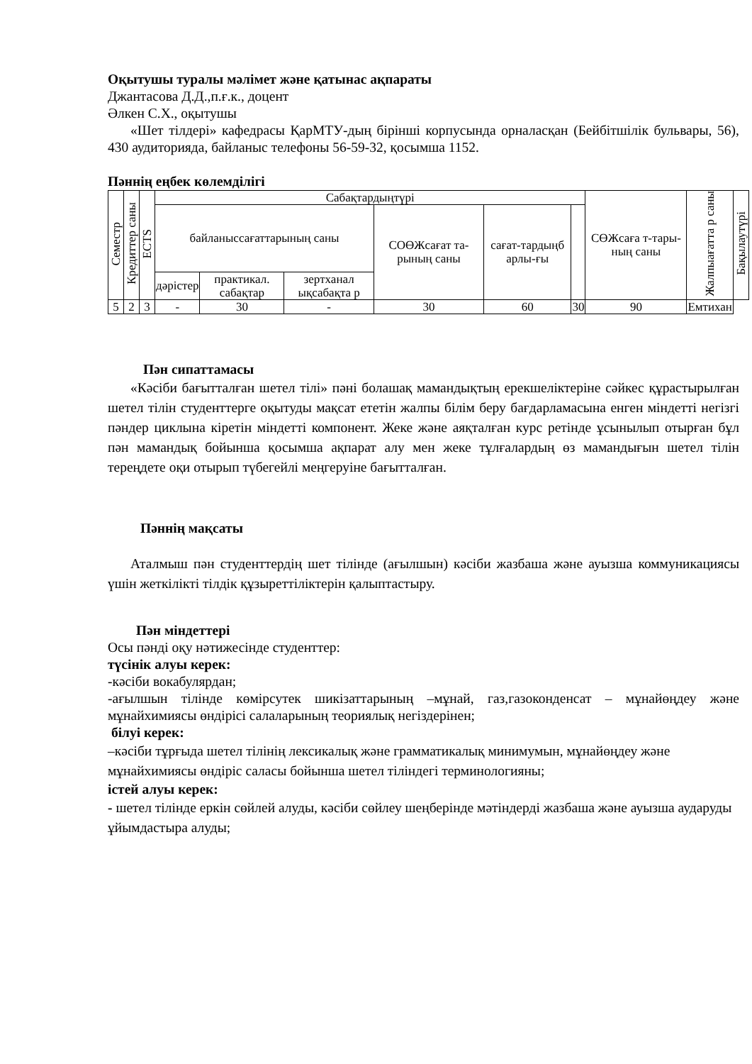Оқытушы туралы мәлімет және қатынас ақпараты
Джантасова Д.Д.,п.ғ.к., доцент
Әлкен С.Х., оқытушы
«Шет тілдері» кафедрасы ҚарМТУ-дың бірінші корпусында орналасқан (Бейбітшілік бульвары, 56), 430 аудиторияда, байланыс телефоны 56-59-32, қосымша 1152.
Пәннің еңбек көлемділігі
| Семестр | Кредиттер саны | ECTS | Сабақтардыңтүрі | | | | | | СӨЖсаға т-тары-ның саны | Жалпыағатта р саны | Бақылаутүрі |
| --- | --- | --- | --- | --- | --- | --- | --- | --- | --- | --- | --- |
| | | | байланыссағаттарының саны | | | СОӨЖсағат та-рының саны | сағат-тардыңб арлы-ғы | | | | |
| | | | дәрістер | практикал. сабақтар | зертханал ықсабақта р | | | | | | |
| 5 | 2 | 3 | - | 30 | - | 30 | 60 | 30 | 90 | Емтихан | |
Пән сипаттамасы
«Кәсіби бағытталған шетел тілі» пәні болашақ мамандықтың ерекшеліктеріне сәйкес құрастырылған шетел тілін студенттерге оқытуды мақсат ететін жалпы білім беру бағдарламасына енген міндетті негізгі пәндер циклына кіретін міндетті компонент. Жеке және аяқталған курс ретінде ұсынылып отырған бұл пән мамандық бойынша қосымша ақпарат алу мен жеке тұлғалардың өз мамандығын шетел тілін тереңдете оқи отырып түбегейлі меңгеруіне бағытталған.
Пәннің мақсаты
Аталмыш пән студенттердің шет тілінде (ағылшын) кәсіби жазбаша және ауызша коммуникациясы үшін жеткілікті тілдік құзыреттіліктерін қалыптастыру.
Пән міндеттері
Осы пәнді оқу нәтижесінде студенттер:
түсінік алуы керек:
-кәсіби вокабулярдан;
-ағылшын тілінде көмірсутек шикізаттарының –мұнай, газ,газоконденсат – мұнайөңдеу және мұнайхимиясы өндірісі салаларының теориялық негіздерінен;
білуі керек:
–кәсіби тұрғыда шетел тілінің лексикалық және грамматикалық минимумын, мұнайөңдеу және мұнайхимиясы өндіріс саласы бойынша шетел тіліндегі терминологияны;
істей алуы керек:
- шетел тілінде еркін сөйлей алуды, кәсіби сөйлеу шеңберінде мәтіндерді жазбаша және ауызша аударуды ұйымдастыра алуды;